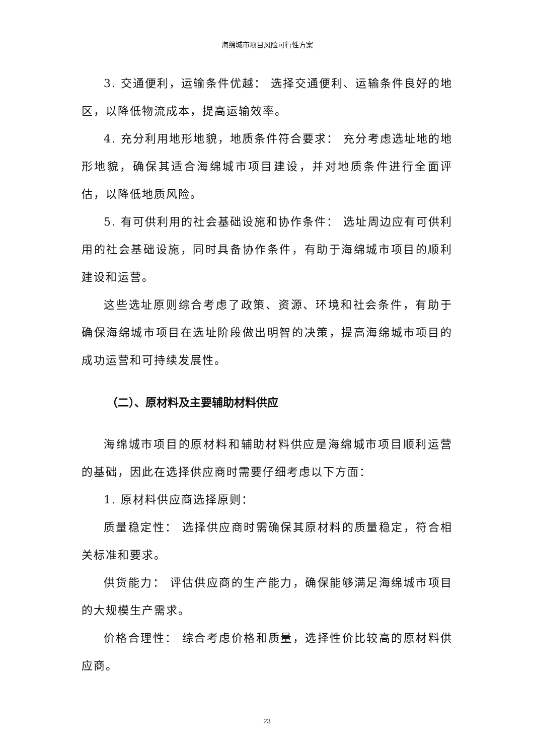海绵城市项目风险可行性方案
3. 交通便利，运输条件优越： 选择交通便利、运输条件良好的地区，以降低物流成本，提高运输效率。
4. 充分利用地形地貌，地质条件符合要求： 充分考虑选址地的地形地貌，确保其适合海绵城市项目建设，并对地质条件进行全面评估，以降低地质风险。
5. 有可供利用的社会基础设施和协作条件： 选址周边应有可供利用的社会基础设施，同时具备协作条件，有助于海绵城市项目的顺利建设和运营。
这些选址原则综合考虑了政策、资源、环境和社会条件，有助于确保海绵城市项目在选址阶段做出明智的决策，提高海绵城市项目的成功运营和可持续发展性。
（二）、原材料及主要辅助材料供应
海绵城市项目的原材料和辅助材料供应是海绵城市项目顺利运营的基础，因此在选择供应商时需要仔细考虑以下方面：
1. 原材料供应商选择原则：
质量稳定性： 选择供应商时需确保其原材料的质量稳定，符合相关标准和要求。
供货能力： 评估供应商的生产能力，确保能够满足海绵城市项目的大规模生产需求。
价格合理性： 综合考虑价格和质量，选择性价比较高的原材料供应商。
23